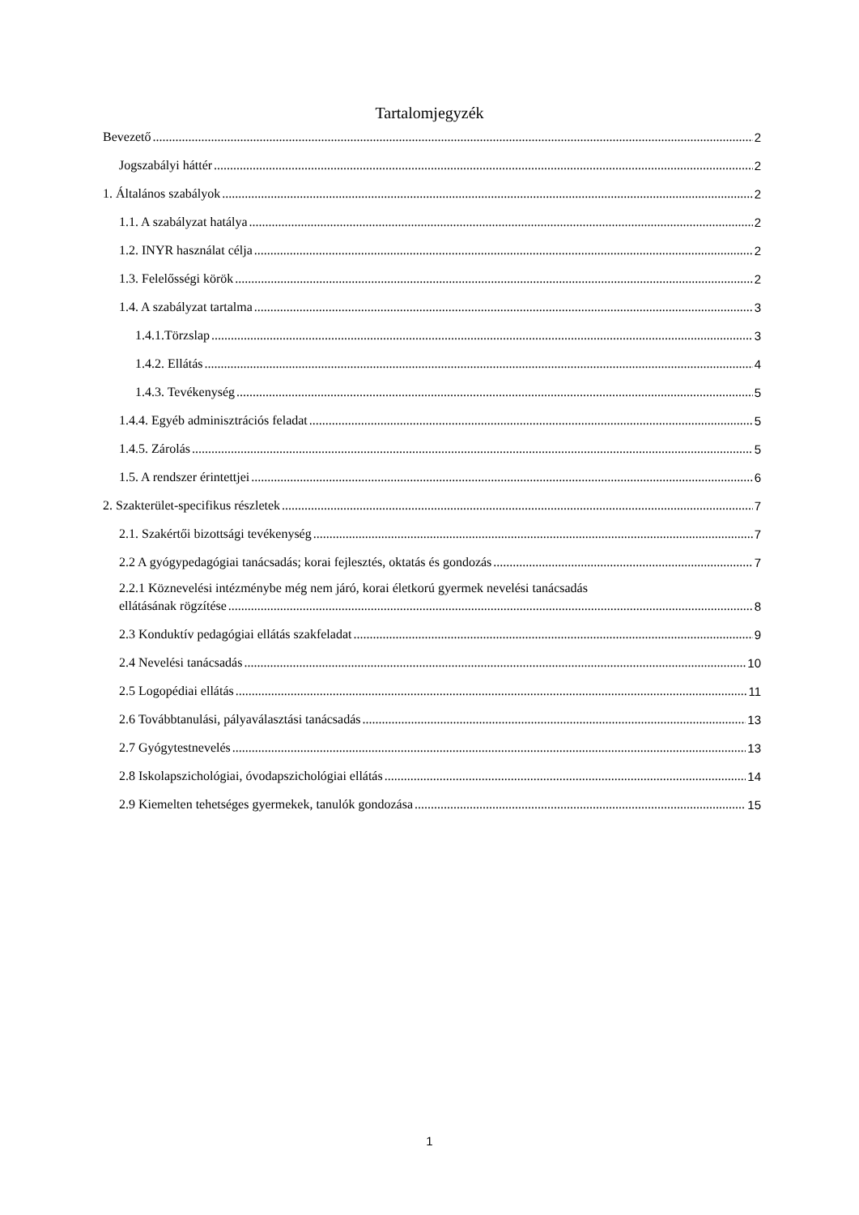Tartalomjegyzék
Bevezető 2
Jogszabályi háttér 2
1. Általános szabályok 2
1.1. A szabályzat hatálya 2
1.2. INYR használat célja 2
1.3. Felelősségi körök 2
1.4. A szabályzat tartalma 3
1.4.1.Törzslap 3
1.4.2. Ellátás 4
1.4.3. Tevékenység 5
1.4.4. Egyéb adminisztrációs feladat 5
1.4.5. Zárolás 5
1.5. A rendszer érintettjei 6
2. Szakterület-specifikus részletek 7
2.1. Szakértői bizottsági tevékenység 7
2.2 A gyógypedagógiai tanácsadás; korai fejlesztés, oktatás és gondozás 7
2.2.1 Köznevelési intézménybe még nem járó, korai életkorú gyermek nevelési tanácsadás
ellátásának rögzítése 8
2.3 Konduktív pedagógiai ellátás szakfeladat 9
2.4 Nevelési tanácsadás 10
2.5 Logopédiai ellátás 11
2.6 Továbbtanulási, pályaválasztási tanácsadás 13
2.7 Gyógytestnevelés 13
2.8 Iskolapszichológiai, óvodapszichológiai ellátás 14
2.9 Kiemelten tehetséges gyermekek, tanulók gondozása 15
1